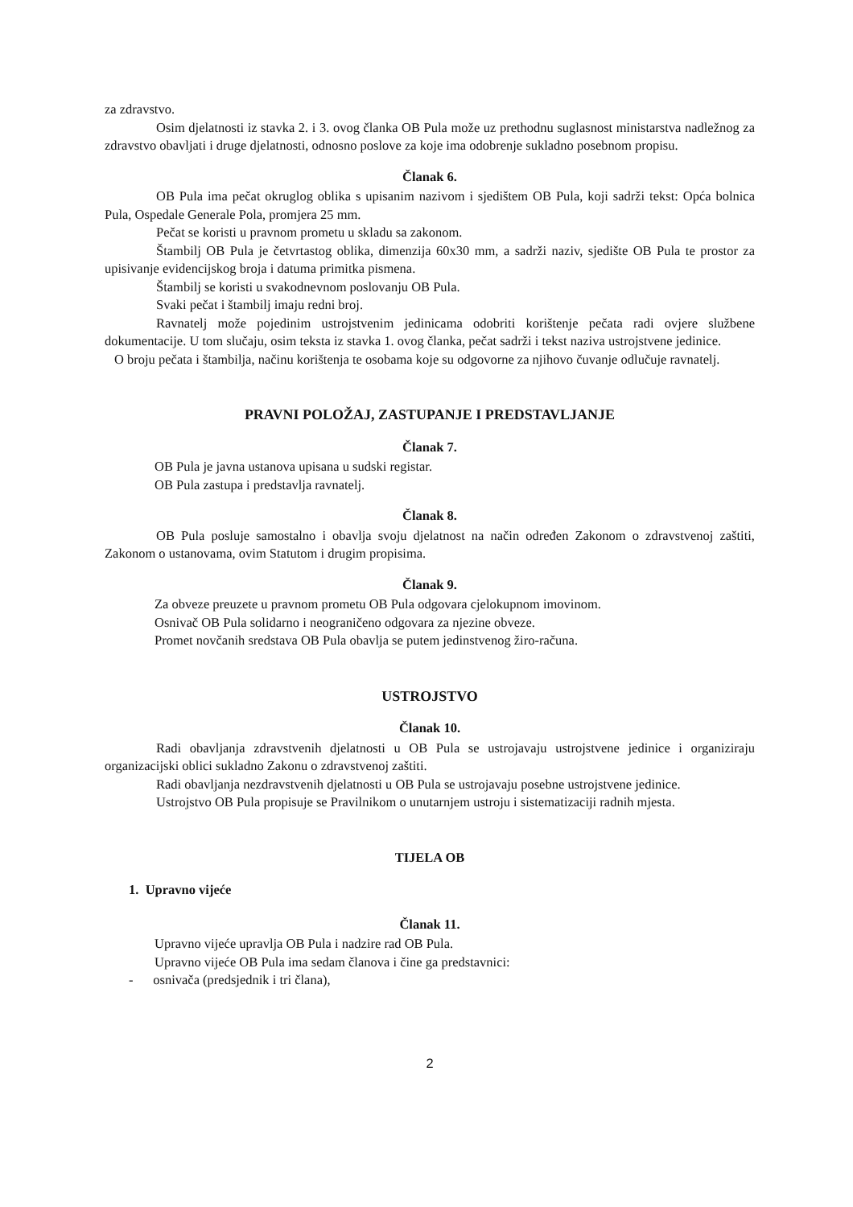za zdravstvo.
Osim djelatnosti iz stavka 2. i 3. ovog članka OB Pula može uz prethodnu suglasnost ministarstva nadležnog za zdravstvo obavljati i druge djelatnosti, odnosno poslove za koje ima odobrenje sukladno posebnom propisu.
Članak 6.
OB Pula ima pečat okruglog oblika s upisanim nazivom i sjedištem OB Pula, koji sadrži tekst: Opća bolnica Pula, Ospedale Generale Pola, promjera 25 mm.
Pečat se koristi u pravnom prometu u skladu sa zakonom.
Štambilj OB Pula je četvrtastog oblika, dimenzija 60x30 mm, a sadrži naziv, sjedište OB Pula te prostor za upisivanje evidencijskog broja i datuma primitka pismena.
Štambilj se koristi u svakodnevnom poslovanju OB Pula.
Svaki pečat i štambilj imaju redni broj.
Ravnatelj može pojedinim ustrojstvenim jedinicama odobriti korištenje pečata radi ovjere službene dokumentacije. U tom slučaju, osim teksta iz stavka 1. ovog članka, pečat sadrži i tekst naziva ustrojstvene jedinice.
O broju pečata i štambilja, načinu korištenja te osobama koje su odgovorne za njihovo čuvanje odlučuje ravnatelj.
PRAVNI POLOŽAJ, ZASTUPANJE I PREDSTAVLJANJE
Članak 7.
OB Pula je javna ustanova upisana u sudski registar.
OB Pula zastupa i predstavlja ravnatelj.
Članak 8.
OB Pula posluje samostalno i obavlja svoju djelatnost na način određen Zakonom o zdravstvenoj zaštiti, Zakonom o ustanovama, ovim Statutom i drugim propisima.
Članak 9.
Za obveze preuzete u pravnom prometu OB Pula odgovara cjelokupnom imovinom.
Osnivač OB Pula solidarno i neograničeno odgovara za njezine obveze.
Promet novčanih sredstava OB Pula obavlja se putem jedinstvenog žiro-računa.
USTROJSTVO
Članak 10.
Radi obavljanja zdravstvenih djelatnosti u OB Pula se ustrojavaju ustrojstvene jedinice i organiziraju organizacijski oblici sukladno Zakonu o zdravstvenoj zaštiti.
Radi obavljanja nezdravstvenih djelatnosti u OB Pula se ustrojavaju posebne ustrojstvene jedinice.
Ustrojstvo OB Pula propisuje se Pravilnikom o unutarnjem ustroju i sistematizaciji radnih mjesta.
TIJELA OB
1. Upravno vijeće
Članak 11.
Upravno vijeće upravlja OB Pula i nadzire rad OB Pula.
Upravno vijeće OB Pula ima sedam članova i čine ga predstavnici:
- osnivača (predsjednik i tri člana),
2